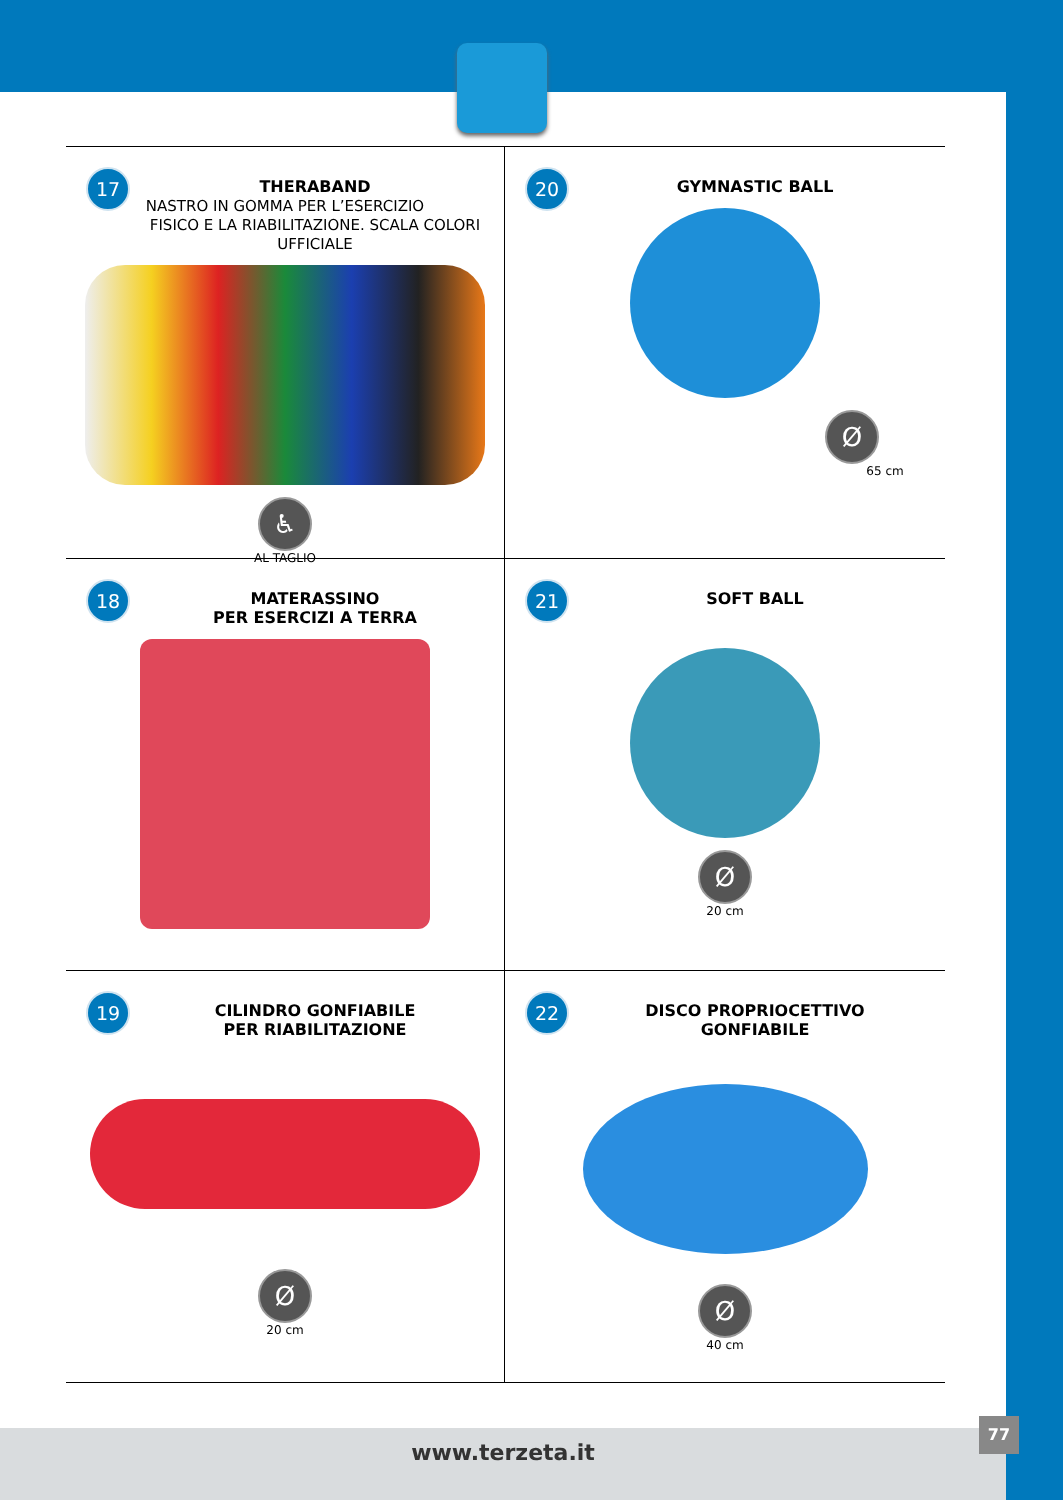17
THERABAND
NASTRO IN GOMMA PER L’ESERCIZIO
FISICO E LA RIABILITAZIONE. SCALA COLORI UFFICIALE
♿
AL TAGLIO
20
GYMNASTIC BALL
Ø
65 cm
18
MATERASSINO
PER ESERCIZI A TERRA
21
SOFT BALL
Ø
20 cm
19
CILINDRO GONFIABILE
PER RIABILITAZIONE
Ø
20 cm
22
DISCO PROPRIOCETTIVO
GONFIABILE
Ø
40 cm
www.terzeta.it
77